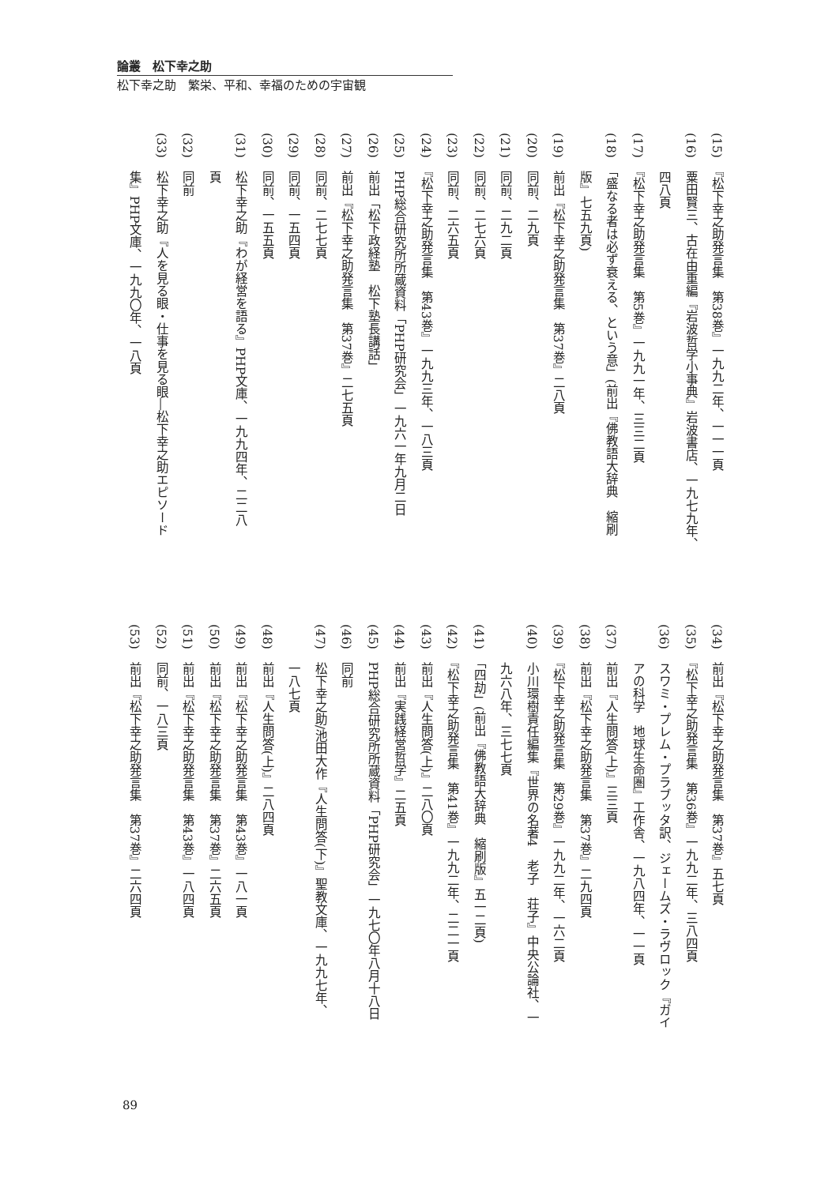論叢　松下幸之助
松下幸之助　繁栄、平和、幸福のための宇宙観
(15)　『松下幸之助発言集　第38巻』一九九二年、一一一頁
(16)　粟田賢三、古在由重編『岩波哲学小事典』岩波書店、一九七九年、
　　　四八頁
(17)　『松下幸之助発言集　第5巻』一九九一年、三三二頁
(18)　「盛なる者は必ず衰える、という意」(前出『佛教語大辞典　縮刷
　　　版』七五九頁)
(19)　前出『松下幸之助発言集　第37巻』二八頁
(20)　同前、二九頁
(21)　同前、二九二頁
(22)　同前、二七六頁
(23)　同前、二六五頁
(24)　『松下幸之助発言集　第43巻』一九九三年、一八三頁
(25)　PHP総合研究所所蔵資料「PHP研究会」一九六一年九月二日
(26)　前出「松下政経塾　松下塾長講話」
(27)　前出『松下幸之助発言集　第37巻』二七五頁
(28)　同前、二七七頁
(29)　同前、一五四頁
(30)　同前、一五五頁
(31)　松下幸之助『わが経営を語る』PHP文庫、一九九四年、二二八
　　　頁
(32)　同前
(33)　松下幸之助『人を見る眼・仕事を見る眼―松下幸之助エピソード
　　　集』PHP文庫、一九九〇年、一八頁
(34)　前出『松下幸之助発言集　第37巻』五七頁
(35)　『松下幸之助発言集　第36巻』一九九二年、三八四頁
(36)　スワミ・プレム・プラブッタ訳、ジェームズ・ラヴロック『ガイ
　　　アの科学　地球生命圏』工作舎、一九八四年、一一頁
(37)　前出『人生問答(上)』三三頁
(38)　前出『松下幸之助発言集　第37巻』二九四頁
(39)　『松下幸之助発言集　第29巻』一九九二年、一六二頁
(40)　小川環樹責任編集『世界の名著4　老子　荘子』中央公論社、一
　　　九六八年、三七七頁
(41)　「四劫」(前出『佛教語大辞典　縮刷版』五一二頁)
(42)　『松下幸之助発言集　第41巻』一九九二年、二二一頁
(43)　前出『人生問答(上)』二八〇頁
(44)　前出『実践経営哲学』二五頁
(45)　PHP総合研究所所蔵資料「PHP研究会」一九七〇年八月十八日
(46)　同前
(47)　松下幸之助/池田大作『人生問答(下)』聖教文庫、一九九七年、
　　　一八七頁
(48)　前出『人生問答(上)』二八四頁
(49)　前出『松下幸之助発言集　第43巻』一八一頁
(50)　前出『松下幸之助発言集　第37巻』二六五頁
(51)　前出『松下幸之助発言集　第43巻』一八四頁
(52)　同前、一八三頁
(53)　前出『松下幸之助発言集　第37巻』二六四頁
89